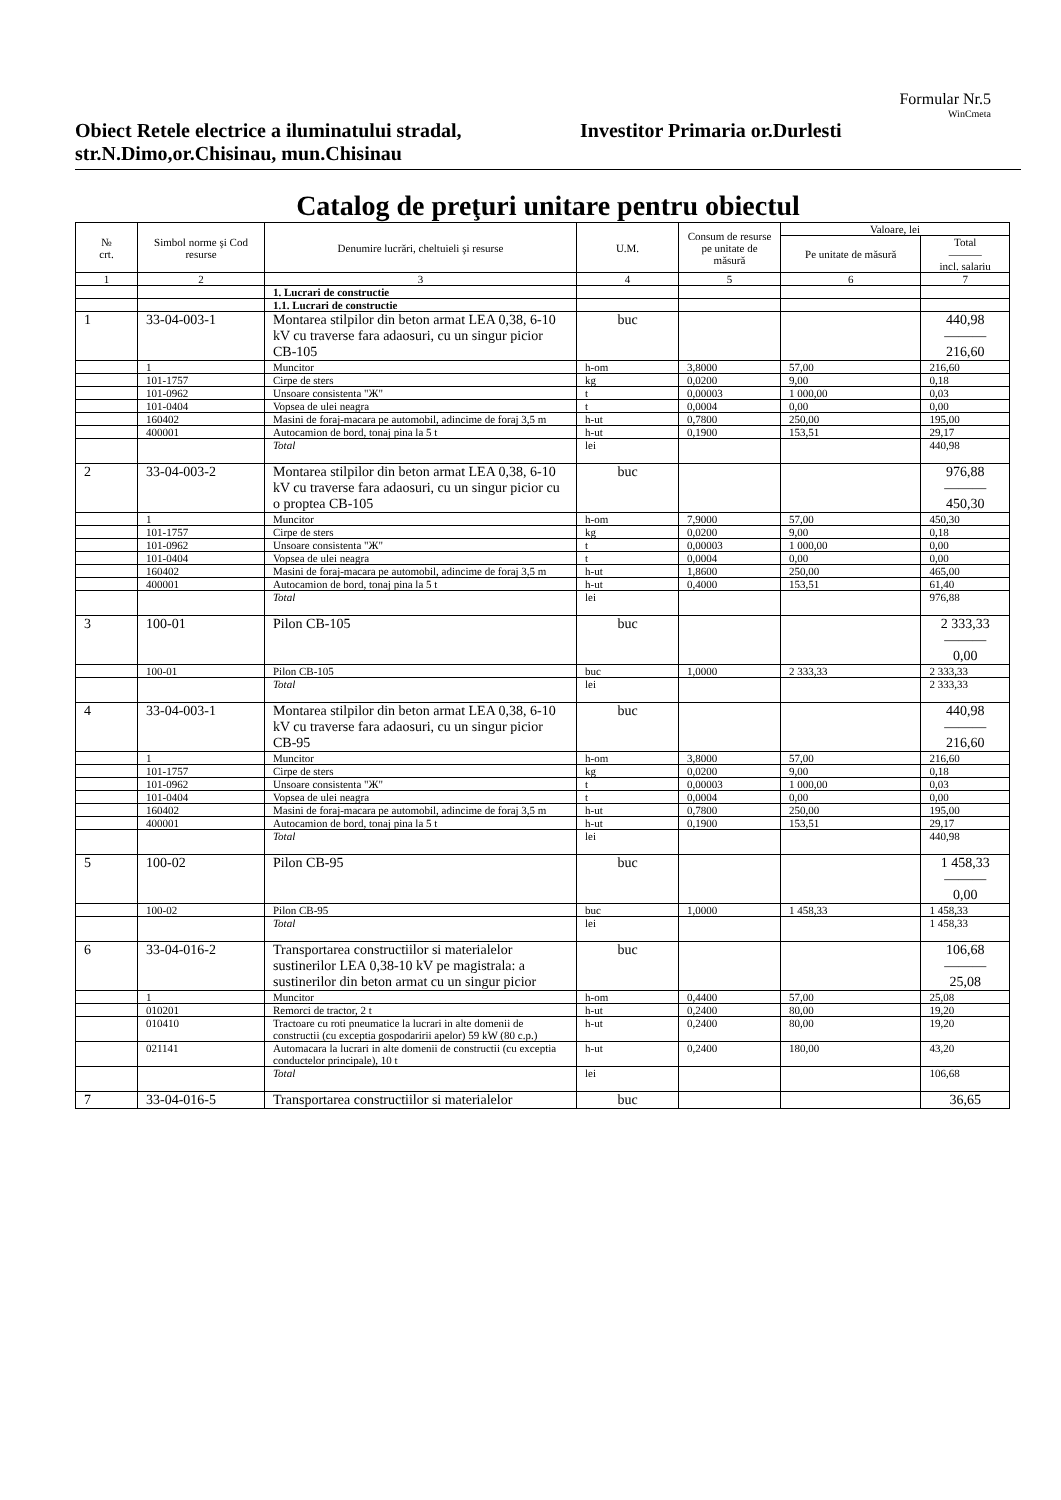Formular Nr.5
WinCmeta
Obiect Retele electrice a iluminatului stradal, str.N.Dimo,or.Chisinau, mun.Chisinau
Investitor Primaria or.Durlesti
Catalog de preţuri unitare pentru obiectul
| № crt. | Simbol norme şi Cod resurse | Denumire lucrări, cheltuieli şi resurse | U.M. | Consum de resurse pe unitate de măsură | Valoare, lei | |
| --- | --- | --- | --- | --- | --- | --- |
| | | | | | Pe unitate de măsură | Total ——— incl. salariu |
| 1 | 2 | 3 | 4 | 5 | 6 | 7 |
| | | 1. Lucrari de constructie | | | | |
| | | 1.1. Lucrari de constructie | | | | |
| 1 | 33-04-003-1 | Montarea stilpilor din beton armat LEA 0,38, 6-10 kV cu traverse fara adaosuri, cu un singur picior CB-105 | buc | | | 440,98 ——— 216,60 |
| | 1 | Muncitor | h-om | 3,8000 | 57,00 | 216,60 |
| | 101-1757 | Cirpe de sters | kg | 0,0200 | 9,00 | 0,18 |
| | 101-0962 | Unsoare consistenta "Ж" | t | 0,00003 | 1 000,00 | 0,03 |
| | 101-0404 | Vopsea de ulei neagra | t | 0,0004 | 0,00 | 0,00 |
| | 160402 | Masini de foraj-macara pe automobil, adincime de foraj 3,5 m | h-ut | 0,7800 | 250,00 | 195,00 |
| | 400001 | Autocamion de bord, tonaj pina la 5 t | h-ut | 0,1900 | 153,51 | 29,17 |
| | | Total | lei | | | 440,98 |
| 2 | 33-04-003-2 | Montarea stilpilor din beton armat LEA 0,38, 6-10 kV cu traverse fara adaosuri, cu un singur picior cu o proptea CB-105 | buc | | | 976,88 ——— 450,30 |
| | 1 | Muncitor | h-om | 7,9000 | 57,00 | 450,30 |
| | 101-1757 | Cirpe de sters | kg | 0,0200 | 9,00 | 0,18 |
| | 101-0962 | Unsoare consistenta "Ж" | t | 0,00003 | 1 000,00 | 0,00 |
| | 101-0404 | Vopsea de ulei neagra | t | 0,0004 | 0,00 | 0,00 |
| | 160402 | Masini de foraj-macara pe automobil, adincime de foraj 3,5 m | h-ut | 1,8600 | 250,00 | 465,00 |
| | 400001 | Autocamion de bord, tonaj pina la 5 t | h-ut | 0,4000 | 153,51 | 61,40 |
| | | Total | lei | | | 976,88 |
| 3 | 100-01 | Pilon CB-105 | buc | | | 2 333,33 ——— 0,00 |
| | 100-01 | Pilon CB-105 | buc | 1,0000 | 2 333,33 | 2 333,33 |
| | | Total | lei | | | 2 333,33 |
| 4 | 33-04-003-1 | Montarea stilpilor din beton armat LEA 0,38, 6-10 kV cu traverse fara adaosuri, cu un singur picior CB-95 | buc | | | 440,98 ——— 216,60 |
| | 1 | Muncitor | h-om | 3,8000 | 57,00 | 216,60 |
| | 101-1757 | Cirpe de sters | kg | 0,0200 | 9,00 | 0,18 |
| | 101-0962 | Unsoare consistenta "Ж" | t | 0,00003 | 1 000,00 | 0,03 |
| | 101-0404 | Vopsea de ulei neagra | t | 0,0004 | 0,00 | 0,00 |
| | 160402 | Masini de foraj-macara pe automobil, adincime de foraj 3,5 m | h-ut | 0,7800 | 250,00 | 195,00 |
| | 400001 | Autocamion de bord, tonaj pina la 5 t | h-ut | 0,1900 | 153,51 | 29,17 |
| | | Total | lei | | | 440,98 |
| 5 | 100-02 | Pilon CB-95 | buc | | | 1 458,33 ——— 0,00 |
| | 100-02 | Pilon CB-95 | buc | 1,0000 | 1 458,33 | 1 458,33 |
| | | Total | lei | | | 1 458,33 |
| 6 | 33-04-016-2 | Transportarea constructiilor si materialelor sustinerilor LEA 0,38-10 kV pe magistrala: a sustinerilor din beton armat cu un singur picior | buc | | | 106,68 ——— 25,08 |
| | 1 | Muncitor | h-om | 0,4400 | 57,00 | 25,08 |
| | 010201 | Remorci de tractor, 2 t | h-ut | 0,2400 | 80,00 | 19,20 |
| | 010410 | Tractoare cu roti pneumatice la lucrari in alte domenii de constructii (cu exceptia gospodaririi apelor) 59 kW (80 c.p.) | h-ut | 0,2400 | 80,00 | 19,20 |
| | 021141 | Automacara la lucrari in alte domenii de constructii (cu exceptia conductelor principale), 10 t | h-ut | 0,2400 | 180,00 | 43,20 |
| | | Total | lei | | | 106,68 |
| 7 | 33-04-016-5 | Transportarea constructiilor si materialelor | buc | | | 36,65 |